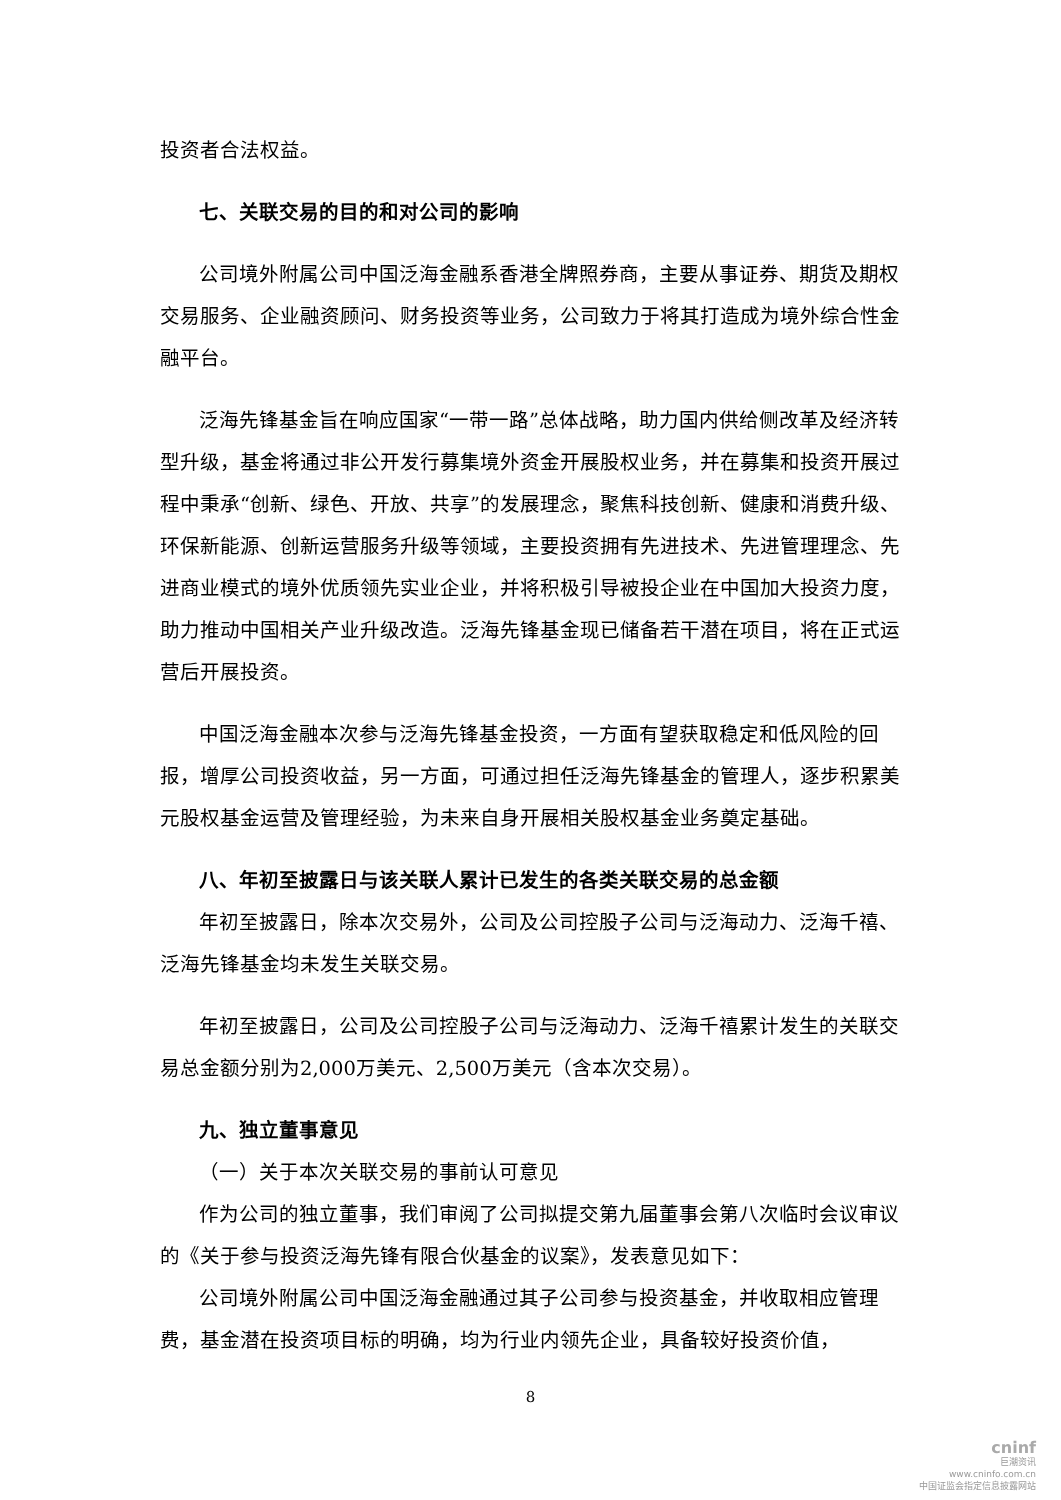投资者合法权益。
七、关联交易的目的和对公司的影响
公司境外附属公司中国泛海金融系香港全牌照券商，主要从事证券、期货及期权交易服务、企业融资顾问、财务投资等业务，公司致力于将其打造成为境外综合性金融平台。
泛海先锋基金旨在响应国家“一带一路”总体战略，助力国内供给侧改革及经济转型升级，基金将通过非公开发行募集境外资金开展股权业务，并在募集和投资开展过程中秉承“创新、绿色、开放、共享”的发展理念，聚焦科技创新、健康和消费升级、环保新能源、创新运营服务升级等领域，主要投资拥有先进技术、先进管理理念、先进商业模式的境外优质领先实业企业，并将积极引导被投企业在中国加大投资力度，助力推动中国相关产业升级改造。泛海先锋基金现已储备若干潜在项目，将在正式运营后开展投资。
中国泛海金融本次参与泛海先锋基金投资，一方面有望获取稳定和低风险的回报，增厚公司投资收益，另一方面，可通过担任泛海先锋基金的管理人，逐步积累美元股权基金运营及管理经验，为未来自身开展相关股权基金业务奠定基础。
八、年初至披露日与该关联人累计已发生的各类关联交易的总金额
年初至披露日，除本次交易外，公司及公司控股子公司与泛海动力、泛海千禧、泛海先锋基金均未发生关联交易。
年初至披露日，公司及公司控股子公司与泛海动力、泛海千禧累计发生的关联交易总金额分别为2,000万美元、2,500万美元（含本次交易）。
九、独立董事意见
（一）关于本次关联交易的事前认可意见
作为公司的独立董事，我们审阅了公司拟提交第九届董事会第八次临时会议审议的《关于参与投资泛海先锋有限合伙基金的议案》，发表意见如下：
公司境外附属公司中国泛海金融通过其子公司参与投资基金，并收取相应管理费，基金潜在投资项目标的明确，均为行业内领先企业，具备较好投资价值，
8
cninf
巨潮资讯
www.cninfo.com.cn
中国证监会指定信息披露网站